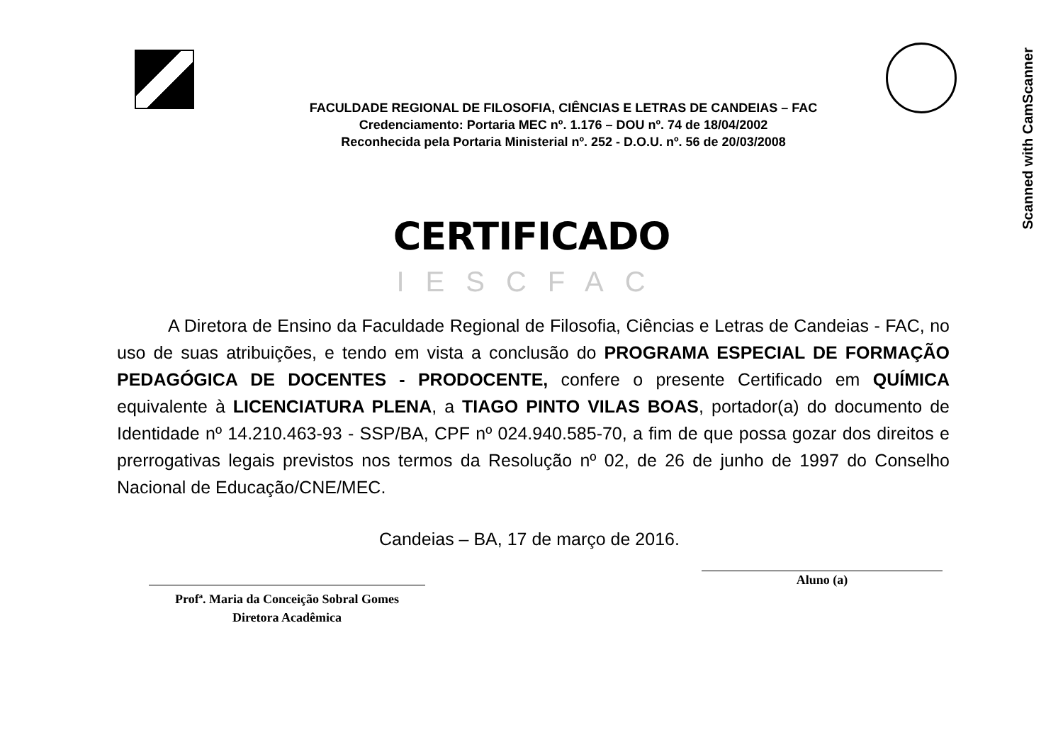Scanned with CamScanner
FACULDADE REGIONAL DE FILOSOFIA, CIÊNCIAS E LETRAS DE CANDEIAS – FAC
Credenciamento: Portaria MEC nº. 1.176 – DOU nº. 74 de 18/04/2002
Reconhecida pela Portaria Ministerial nº. 252 - D.O.U. nº. 56 de 20/03/2008
CERTIFICADO
IESCFAC
A Diretora de Ensino da Faculdade Regional de Filosofia, Ciências e Letras de Candeias - FAC, no uso de suas atribuições, e tendo em vista a conclusão do PROGRAMA ESPECIAL DE FORMAÇÃO PEDAGÓGICA DE DOCENTES - PRODOCENTE, confere o presente Certificado em QUÍMICA equivalente à LICENCIATURA PLENA, a TIAGO PINTO VILAS BOAS, portador(a) do documento de Identidade nº 14.210.463-93 - SSP/BA, CPF nº 024.940.585-70, a fim de que possa gozar dos direitos e prerrogativas legais previstos nos termos da Resolução nº 02, de 26 de junho de 1997 do Conselho Nacional de Educação/CNE/MEC.
Candeias – BA, 17 de março de 2016.
Profª. Maria da Conceição Sobral Gomes
Diretora Acadêmica
Aluno (a)